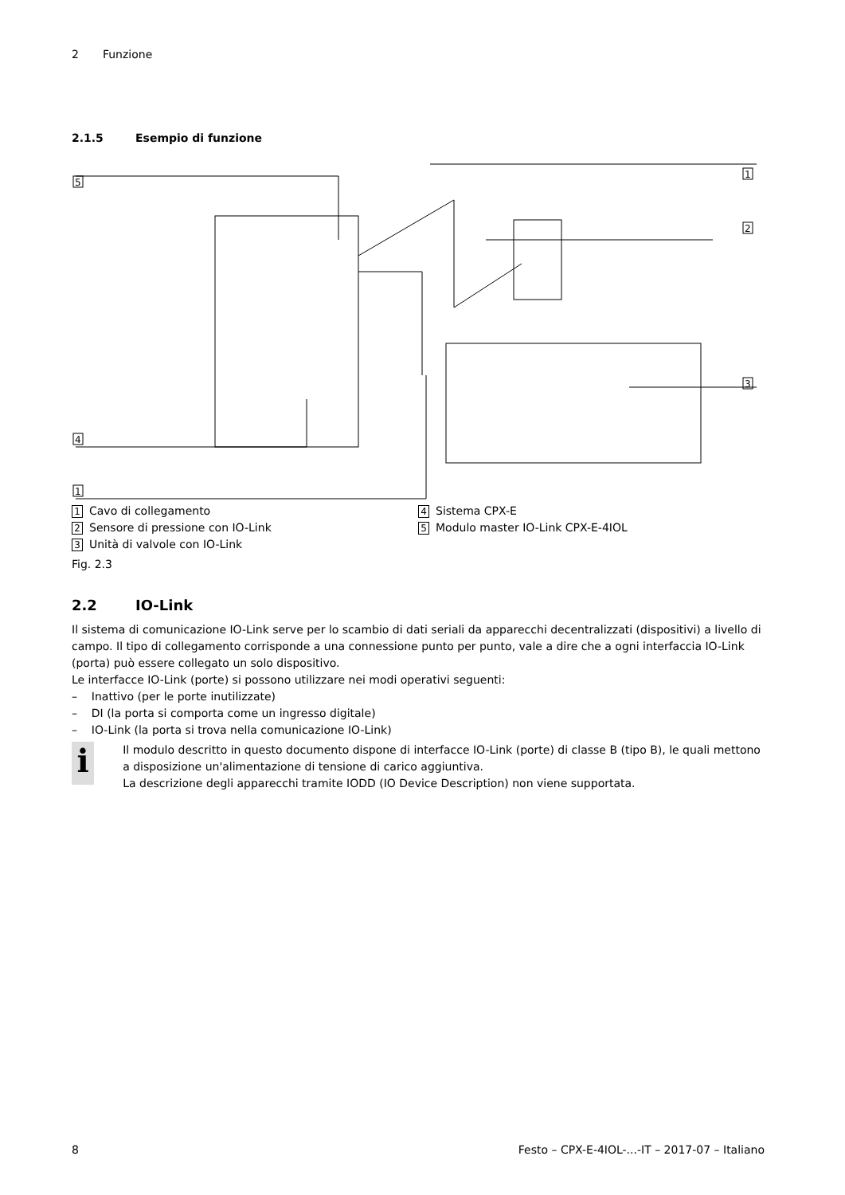2 Funzione
2.1.5 Esempio di funzione
5
1
2
3
4
1
1 Cavo di collegamento
2 Sensore di pressione con IO-Link
3 Unità di valvole con IO-Link
4 Sistema CPX-E
5 Modulo master IO-Link CPX-E-4IOL
Fig. 2.3
2.2 IO-Link
Il sistema di comunicazione IO-Link serve per lo scambio di dati seriali da apparecchi decentralizzati (dispositivi) a livello di campo. Il tipo di collegamento corrisponde a una connessione punto per punto, vale a dire che a ogni interfaccia IO-Link (porta) può essere collegato un solo dispositivo.
Le interfacce IO-Link (porte) si possono utilizzare nei modi operativi seguenti:
– Inattivo (per le porte inutilizzate)
– DI (la porta si comporta come un ingresso digitale)
– IO-Link (la porta si trova nella comunicazione IO-Link)
i
Il modulo descritto in questo documento dispone di interfacce IO-Link (porte) di classe B (tipo B), le quali mettono a disposizione un'alimentazione di tensione di carico aggiuntiva.
La descrizione degli apparecchi tramite IODD (IO Device Description) non viene supportata.
8 Festo – CPX-E-4IOL-...-IT – 2017-07 – Italiano